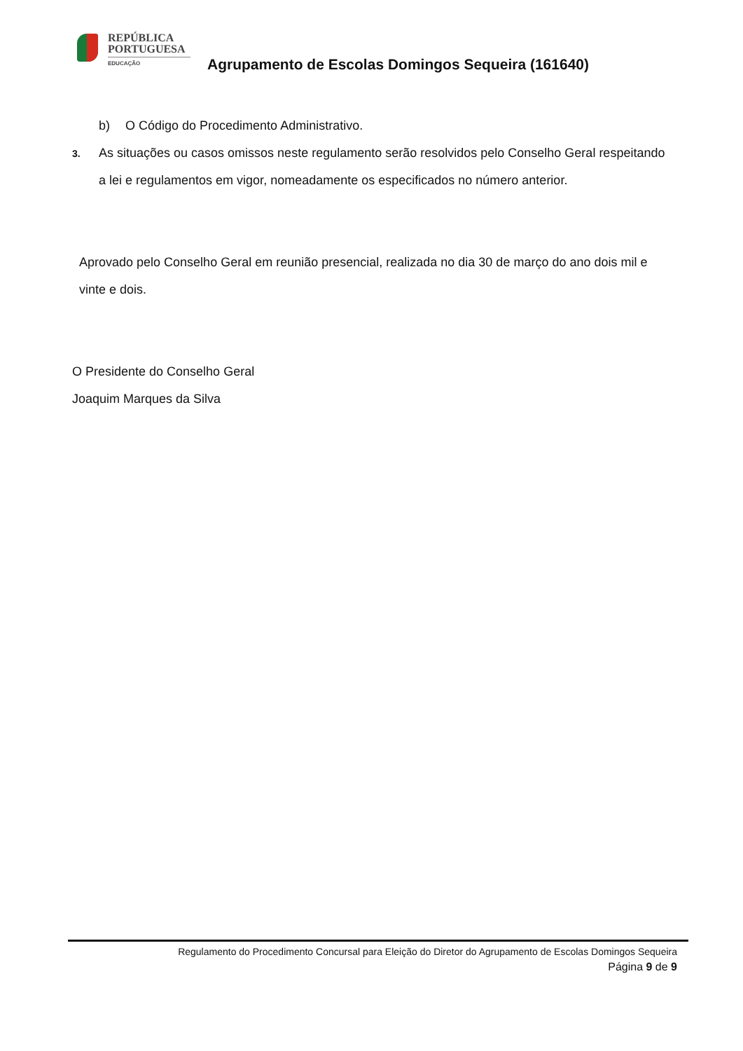REPÚBLICA
PORTUGUESA
EDUCAÇÃO
Agrupamento de Escolas Domingos Sequeira (161640)
b) O Código do Procedimento Administrativo.
3. As situações ou casos omissos neste regulamento serão resolvidos pelo Conselho Geral respeitando a lei e regulamentos em vigor, nomeadamente os especificados no número anterior.
Aprovado pelo Conselho Geral em reunião presencial, realizada no dia 30 de março do ano dois mil e vinte e dois.
O Presidente do Conselho Geral
Joaquim Marques da Silva
Regulamento do Procedimento Concursal para Eleição do Diretor do Agrupamento de Escolas Domingos Sequeira
Página 9 de 9